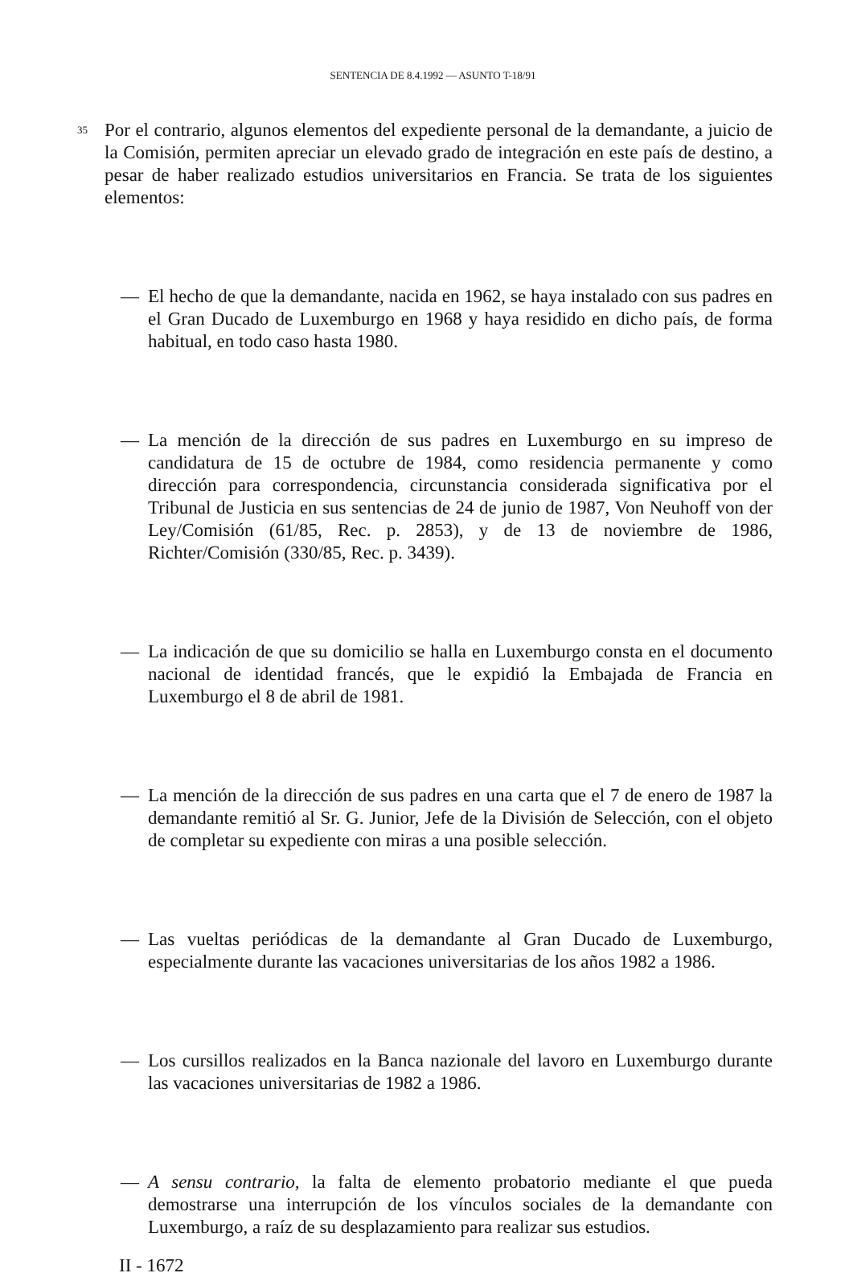SENTENCIA DE 8.4.1992 — ASUNTO T-18/91
35
Por el contrario, algunos elementos del expediente personal de la demandante, a juicio de la Comisión, permiten apreciar un elevado grado de integración en este país de destino, a pesar de haber realizado estudios universitarios en Francia. Se trata de los siguientes elementos:
— El hecho de que la demandante, nacida en 1962, se haya instalado con sus padres en el Gran Ducado de Luxemburgo en 1968 y haya residido en dicho país, de forma habitual, en todo caso hasta 1980.
— La mención de la dirección de sus padres en Luxemburgo en su impreso de candidatura de 15 de octubre de 1984, como residencia permanente y como dirección para correspondencia, circunstancia considerada significativa por el Tribunal de Justicia en sus sentencias de 24 de junio de 1987, Von Neuhoff von der Ley/Comisión (61/85, Rec. p. 2853), y de 13 de noviembre de 1986, Richter/Comisión (330/85, Rec. p. 3439).
— La indicación de que su domicilio se halla en Luxemburgo consta en el documento nacional de identidad francés, que le expidió la Embajada de Francia en Luxemburgo el 8 de abril de 1981.
— La mención de la dirección de sus padres en una carta que el 7 de enero de 1987 la demandante remitió al Sr. G. Junior, Jefe de la División de Selección, con el objeto de completar su expediente con miras a una posible selección.
— Las vueltas periódicas de la demandante al Gran Ducado de Luxemburgo, especialmente durante las vacaciones universitarias de los años 1982 a 1986.
— Los cursillos realizados en la Banca nazionale del lavoro en Luxemburgo durante las vacaciones universitarias de 1982 a 1986.
— A sensu contrario, la falta de elemento probatorio mediante el que pueda demostrarse una interrupción de los vínculos sociales de la demandante con Luxemburgo, a raíz de su desplazamiento para realizar sus estudios.
II - 1672